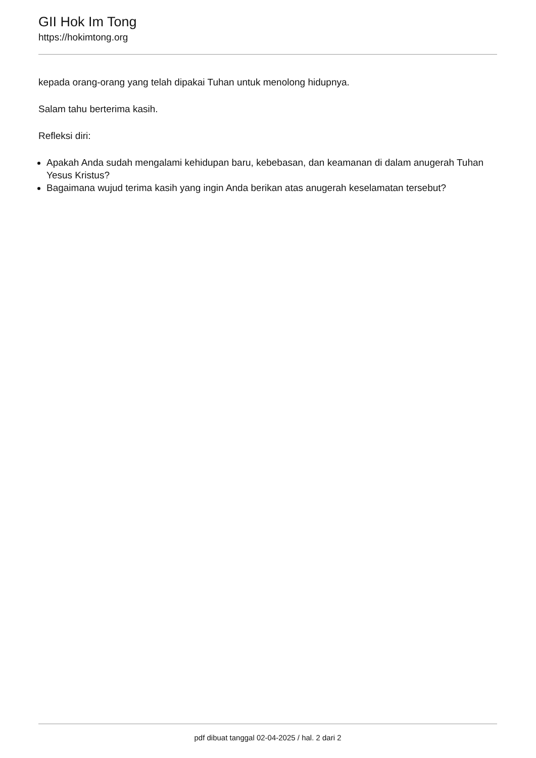GII Hok Im Tong
https://hokimtong.org
kepada orang-orang yang telah dipakai Tuhan untuk menolong hidupnya.
Salam tahu berterima kasih.
Refleksi diri:
Apakah Anda sudah mengalami kehidupan baru, kebebasan, dan keamanan di dalam anugerah Tuhan Yesus Kristus?
Bagaimana wujud terima kasih yang ingin Anda berikan atas anugerah keselamatan tersebut?
pdf dibuat tanggal 02-04-2025 / hal. 2 dari 2